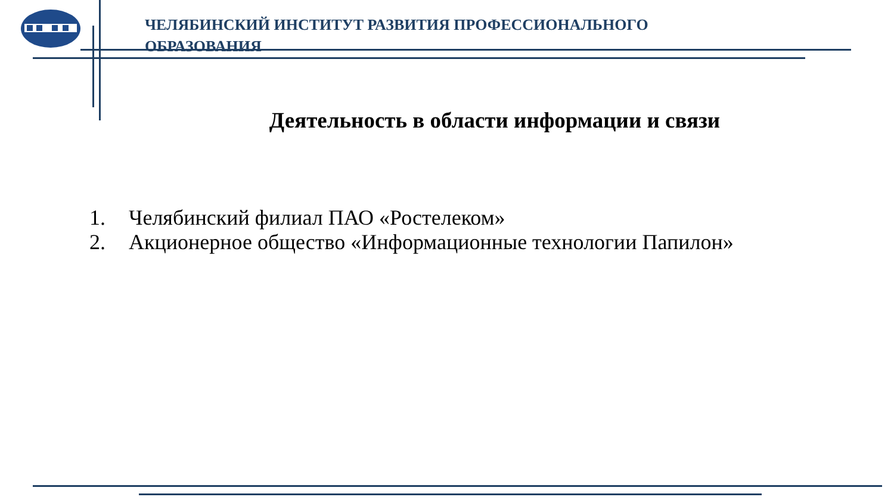ЧЕЛЯБИНСКИЙ ИНСТИТУТ РАЗВИТИЯ ПРОФЕССИОНАЛЬНОГО ОБРАЗОВАНИЯ
Деятельность в области информации и связи
1. Челябинский филиал ПАО «Ростелеком»
2. Акционерное общество «Информационные технологии Папилон»